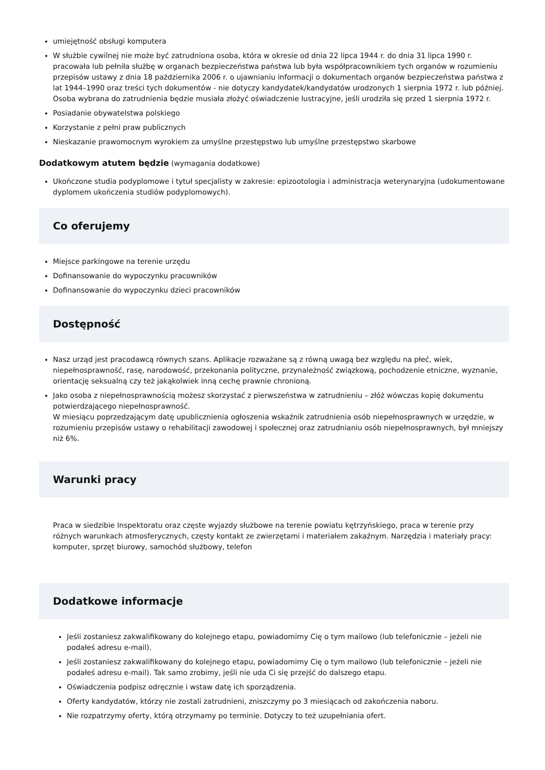umiejętność obsługi komputera
W służbie cywilnej nie może być zatrudniona osoba, która w okresie od dnia 22 lipca 1944 r. do dnia 31 lipca 1990 r. pracowała lub pełniła służbę w organach bezpieczeństwa państwa lub była współpracownikiem tych organów w rozumieniu przepisów ustawy z dnia 18 października 2006 r. o ujawnianiu informacji o dokumentach organów bezpieczeństwa państwa z lat 1944–1990 oraz treści tych dokumentów - nie dotyczy kandydatek/kandydatów urodzonych 1 sierpnia 1972 r. lub później. Osoba wybrana do zatrudnienia będzie musiała złożyć oświadczenie lustracyjne, jeśli urodziła się przed 1 sierpnia 1972 r.
Posiadanie obywatelstwa polskiego
Korzystanie z pełni praw publicznych
Nieskazanie prawomocnym wyrokiem za umyślne przestępstwo lub umyślne przestępstwo skarbowe
Dodatkowym atutem będzie (wymagania dodatkowe)
Ukończone studia podyplomowe i tytuł specjalisty w zakresie: epizootologia i administracja weterynaryjna (udokumentowane dyplomem ukończenia studiów podyplomowych).
Co oferujemy
Miejsce parkingowe na terenie urzędu
Dofinansowanie do wypoczynku pracowników
Dofinansowanie do wypoczynku dzieci pracowników
Dostępność
Nasz urząd jest pracodawcą równych szans. Aplikacje rozważane są z równą uwagą bez względu na płeć, wiek, niepełnosprawność, rasę, narodowość, przekonania polityczne, przynależność związkową, pochodzenie etniczne, wyznanie, orientację seksualną czy też jakąkolwiek inną cechę prawnie chronioną.
Jako osoba z niepełnosprawnością możesz skorzystać z pierwszeństwa w zatrudnieniu – złóż wówczas kopię dokumentu potwierdzającego niepełnosprawność.
W miesiącu poprzedzającym datę upublicznienia ogłoszenia wskaźnik zatrudnienia osób niepełnosprawnych w urzędzie, w rozumieniu przepisów ustawy o rehabilitacji zawodowej i społecznej oraz zatrudnianiu osób niepełnosprawnych, był mniejszy niż 6%.
Warunki pracy
Praca w siedzibie Inspektoratu oraz częste wyjazdy służbowe na terenie powiatu kętrzyńskiego, praca w terenie przy różnych warunkach atmosferycznych, częsty kontakt ze zwierzętami i materiałem zakaźnym. Narzędzia i materiały pracy: komputer, sprzęt biurowy, samochód służbowy, telefon
Dodatkowe informacje
Jeśli zostaniesz zakwalifikowany do kolejnego etapu, powiadomimy Cię o tym mailowo (lub telefonicznie – jeżeli nie podałeś adresu e-mail).
Jeśli zostaniesz zakwalifikowany do kolejnego etapu, powiadomimy Cię o tym mailowo (lub telefonicznie – jeżeli nie podałeś adresu e-mail). Tak samo zrobimy, jeśli nie uda Ci się przejść do dalszego etapu.
Oświadczenia podpisz odręcznie i wstaw datę ich sporządzenia.
Oferty kandydatów, którzy nie zostali zatrudnieni, zniszczymy po 3 miesiącach od zakończenia naboru.
Nie rozpatrzymy oferty, którą otrzymamy po terminie. Dotyczy to też uzupełniania ofert.